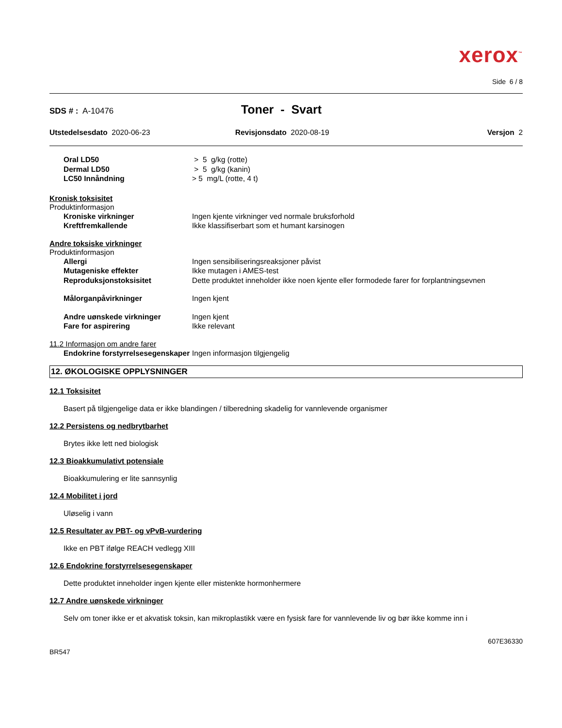xerox<sup>™</sup>
Side 6 / 8
SDS # : A-10476
Toner - Svart
Utstedelsesdato 2020-06-23 Revisjonsdato 2020-08-19 Versjon 2
Oral LD50 > 5 g/kg (rotte)
Dermal LD50 > 5 g/kg (kanin)
LC50 Innåndning > 5 mg/L (rotte, 4 t)
Kronisk toksisitet
Produktinformasjon
Kroniske virkninger Ingen kjente virkninger ved normale bruksforhold
Kreftfremkallende Ikke klassifiserbart som et humant karsinogen
Andre toksiske virkninger
Produktinformasjon
Allergi Ingen sensibiliseringsreaksjoner påvist
Mutageniske effekter Ikke mutagen i AMES-test
Reproduksjonstoksisitet Dette produktet inneholder ikke noen kjente eller formodede farer for forplantningsevnen
Målorganpåvirkninger Ingen kjent
Andre uønskede virkninger Ingen kjent
Fare for aspirering Ikke relevant
11.2 Informasjon om andre farer
Endokrine forstyrrelsesegenskaper
Ingen informasjon tilgjengelig
12. ØKOLOGISKE OPPLYSNINGER
12.1 Toksisitet
Basert på tilgjengelige data er ikke blandingen / tilberedning skadelig for vannlevende organismer
12.2 Persistens og nedbrytbarhet
Brytes ikke lett ned biologisk
12.3 Bioakkumulativt potensiale
Bioakkumulering er lite sannsynlig
12.4 Mobilitet i jord
Uløselig i vann
12.5 Resultater av PBT- og vPvB-vurdering
Ikke en PBT ifølge REACH vedlegg XIII
12.6 Endokrine forstyrrelsesegenskaper
Dette produktet inneholder ingen kjente eller mistenkte hormonhermere
12.7 Andre uønskede virkninger
Selv om toner ikke er et akvatisk toksin, kan mikroplastikk være en fysisk fare for vannlevende liv og bør ikke komme inn i
607E36330
BR547